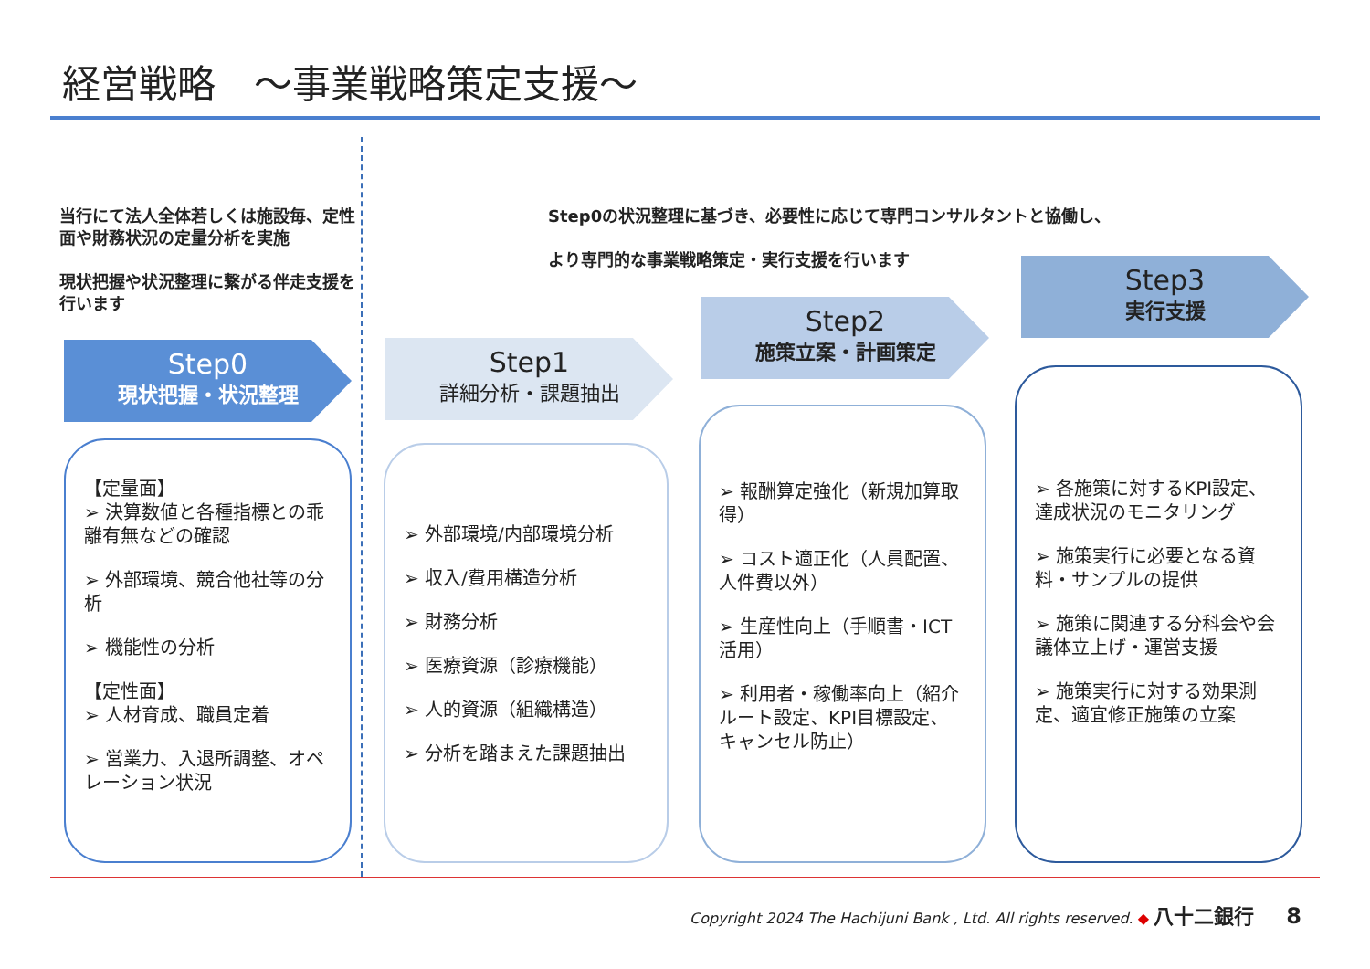経営戦略　～事業戦略策定支援～
当行にて法人全体若しくは施設毎、定性面や財務状況の定量分析を実施
現状把握や状況整理に繋がる伴走支援を行います
Step0の状況整理に基づき、必要性に応じて専門コンサルタントと協働し、
より専門的な事業戦略策定・実行支援を行います
Step0
現状把握・状況整理
Step1
詳細分析・課題抽出
Step2
施策立案・計画策定
Step3
実行支援
【定量面】
➢ 決算数値と各種指標との乖離有無などの確認
➢ 外部環境、競合他社等の分析
➢ 機能性の分析
【定性面】
➢ 人材育成、職員定着
➢ 営業力、入退所調整、オペレーション状況
➢ 外部環境/内部環境分析
➢ 収入/費用構造分析
➢ 財務分析
➢ 医療資源（診療機能）
➢ 人的資源（組織構造）
➢ 分析を踏まえた課題抽出
➢ 報酬算定強化（新規加算取得）
➢ コスト適正化（人員配置、人件費以外）
➢ 生産性向上（手順書・ICT活用）
➢ 利用者・稼働率向上（紹介ルート設定、KPI目標設定、キャンセル防止）
➢ 各施策に対するKPI設定、達成状況のモニタリング
➢ 施策実行に必要となる資料・サンプルの提供
➢ 施策に関連する分科会や会議体立上げ・運営支援
➢ 施策実行に対する効果測定、適宜修正施策の立案
Copyright 2024 The Hachijuni Bank , Ltd. All rights reserved. ◆ 八十二銀行 8